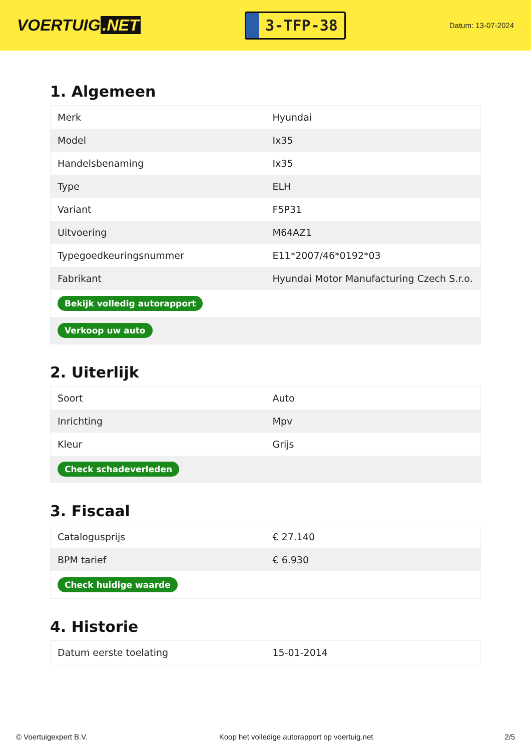VOERTUIG.NET
3-TFP-38
Datum: 13-07-2024
1. Algemeen
| Merk | Hyundai |
| Model | Ix35 |
| Handelsbenaming | Ix35 |
| Type | ELH |
| Variant | F5P31 |
| Uitvoering | M64AZ1 |
| Typegoedkeuringsnummer | E11*2007/46*0192*03 |
| Fabrikant | Hyundai Motor Manufacturing Czech S.r.o. |
| Bekijk volledig autorapport | |
| Verkoop uw auto | |
2. Uiterlijk
| Soort | Auto |
| Inrichting | Mpv |
| Kleur | Grijs |
| Check schadeverleden | |
3. Fiscaal
| Catalogusprijs | € 27.140 |
| BPM tarief | € 6.930 |
| Check huidige waarde | |
4. Historie
| Datum eerste toelating | 15-01-2014 |
© Voertuigexpert B.V. Koop het volledige autorapport op voertuig.net 2/5